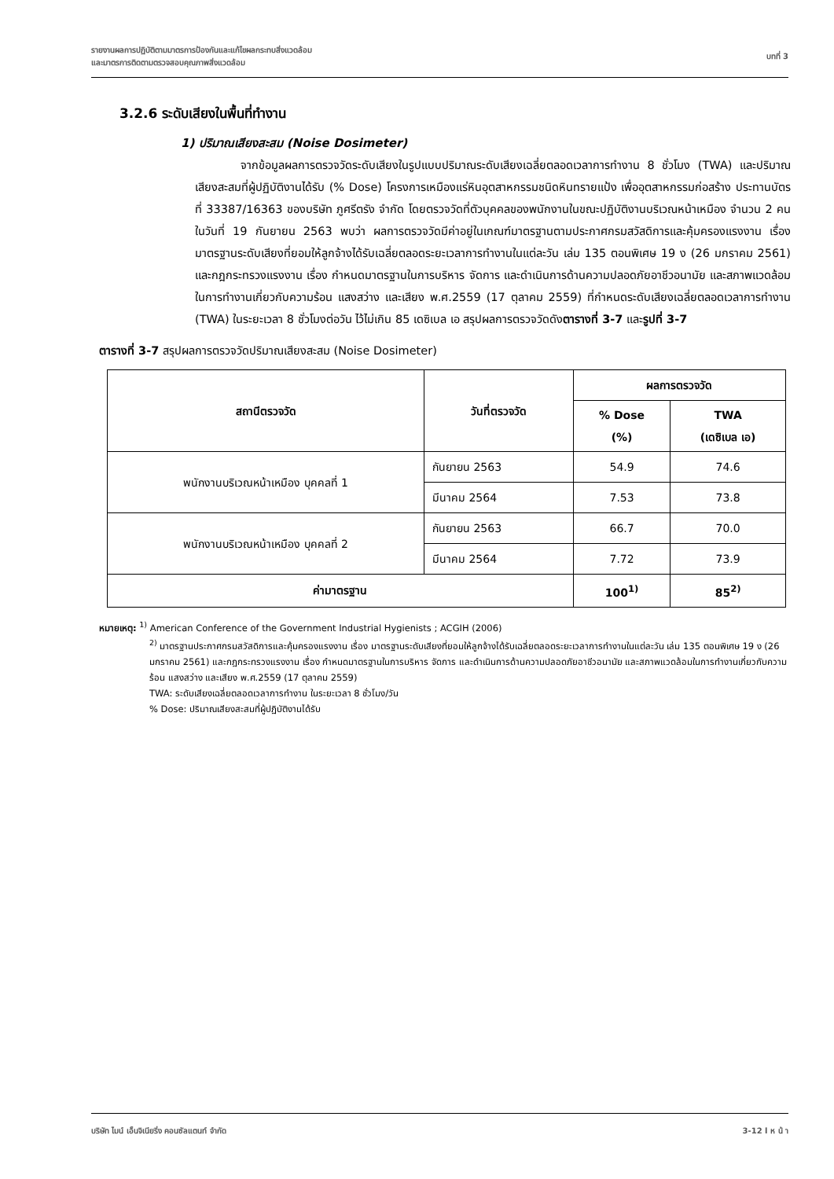รายงานผลการปฏิบัติตามมาตรการป้องกันและแก้ไขผลกระทบสิ่งแวดล้อม
และมาตรการติดตามตรวจสอบคุณภาพสิ่งแวดล้อม
บทที่ 3
3.2.6 ระดับเสียงในพื้นที่ทำงาน
1) ปริมาณเสียงสะสม (Noise Dosimeter)
จากข้อมูลผลการตรวจวัดระดับเสียงในรูปแบบปริมาณระดับเสียงเฉลี่ยตลอดเวลาการทำงาน 8 ชั่วโมง (TWA) และปริมาณเสียงสะสมที่ผู้ปฏิบัติงานได้รับ (% Dose) โครงการเหมืองแร่หินอุตสาหกรรมชนิดหินทรายแป้ง เพื่ออุตสาหกรรมก่อสร้าง ประทานบัตรที่ 33387/16363 ของบริษัท ภูศรีตรัง จำกัด โดยตรวจวัดที่ตัวบุคคลของพนักงานในขณะปฏิบัติงานบริเวณหน้าเหมือง จำนวน 2 คน ในวันที่ 19 กันยายน 2563 พบว่า ผลการตรวจวัดมีค่าอยู่ในเกณฑ์มาตรฐานตามประกาศกรมสวัสดิการและคุ้มครองแรงงาน เรื่อง มาตรฐานระดับเสียงที่ยอมให้ลูกจ้างได้รับเฉลี่ยตลอดระยะเวลาการทำงานในแต่ละวัน เล่ม 135 ตอนพิเศษ 19 ง (26 มกราคม 2561) และกฎกระทรวงแรงงาน เรื่อง กำหนดมาตรฐานในการบริหาร จัดการ และดำเนินการด้านความปลอดภัยอาชีวอนามัย และสภาพแวดล้อมในการทำงานเกี่ยวกับความร้อน แสงสว่าง และเสียง พ.ศ.2559 (17 ตุลาคม 2559) ที่กำหนดระดับเสียงเฉลี่ยตลอดเวลาการทำงาน (TWA) ในระยะเวลา 8 ชั่วโมงต่อวัน ไว้ไม่เกิน 85 เดซิเบล เอ สรุปผลการตรวจวัดดังตารางที่ 3-7 และรูปที่ 3-7
ตารางที่ 3-7 สรุปผลการตรวจวัดปริมาณเสียงสะสม (Noise Dosimeter)
| สถานีตรวจวัด | วันที่ตรวจวัด | ผลการตรวจวัด | |
| --- | --- | --- | --- |
| | | % Dose (%) | TWA (เดซิเบล เอ) |
| พนักงานบริเวณหน้าเหมือง บุคคลที่ 1 | กันยายน 2563 | 54.9 | 74.6 |
| | มีนาคม 2564 | 7.53 | 73.8 |
| พนักงานบริเวณหน้าเหมือง บุคคลที่ 2 | กันยายน 2563 | 66.7 | 70.0 |
| | มีนาคม 2564 | 7.72 | 73.9 |
| ค่ามาตรฐาน | | 100<sup>1)</sup> | 85<sup>2)</sup> |
หมายเหตุ: <sup>1)</sup> American Conference of the Government Industrial Hygienists ; ACGIH (2006)
<sup>2)</sup> มาตรฐานประกาศกรมสวัสดิการและคุ้มครองแรงงาน เรื่อง มาตรฐานระดับเสียงที่ยอมให้ลูกจ้างได้รับเฉลี่ยตลอดระยะเวลาการทำงานในแต่ละวัน เล่ม 135 ตอนพิเศษ 19 ง (26 มกราคม 2561) และกฎกระทรวงแรงงาน เรื่อง กำหนดมาตรฐานในการบริหาร จัดการ และดำเนินการด้านความปลอดภัยอาชีวอนามัย และสภาพแวดล้อมในการทำงานเกี่ยวกับความร้อน แสงสว่าง และเสียง พ.ศ.2559 (17 ตุลาคม 2559)
TWA: ระดับเสียงเฉลี่ยตลอดเวลาการทำงาน ในระยะเวลา 8 ชั่วโมง/วัน
% Dose: ปริมาณเสียงสะสมที่ผู้ปฏิบัติงานได้รับ
บริษัท ไมน์ เอ็นจิเนียริ่ง คอนซัลแตนท์ จำกัด
3-12 l ห น้ า